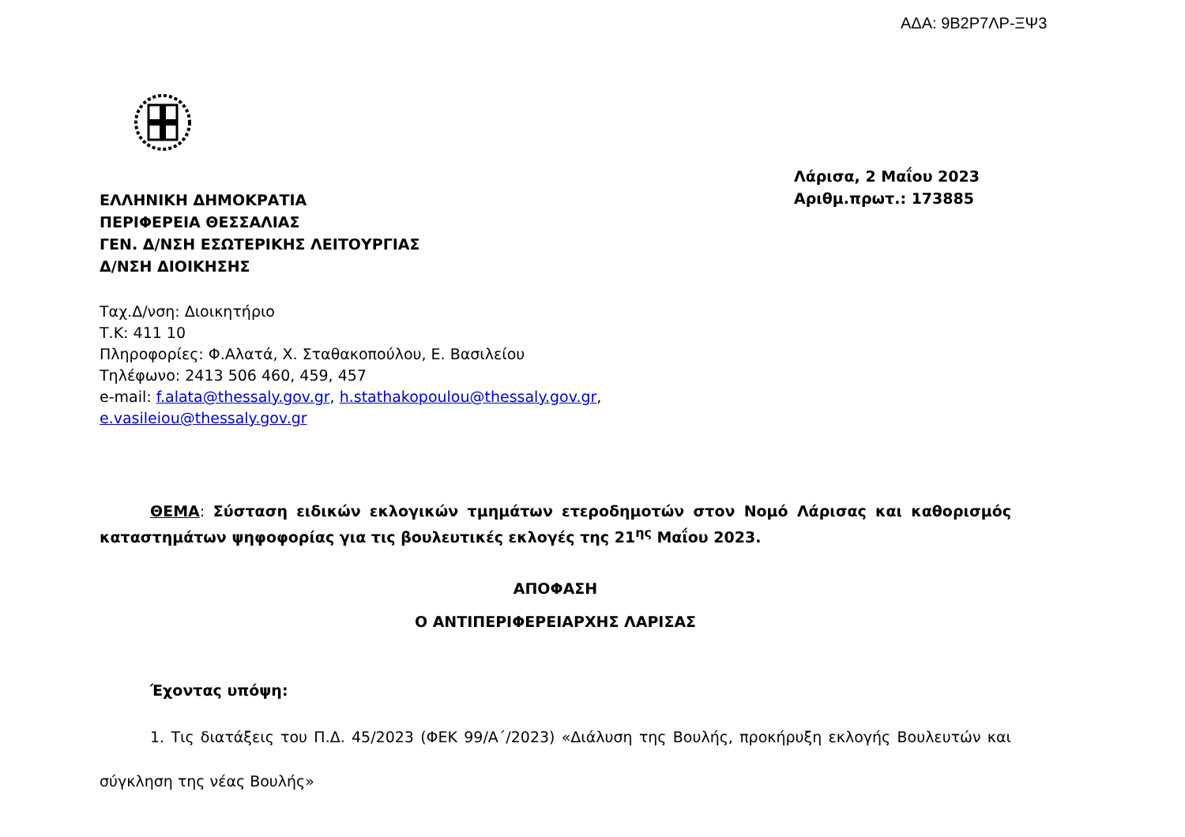ΑΔΑ: 9Β2Ρ7ΛΡ-ΞΨ3
ΕΛΛΗΝΙΚΗ ΔΗΜΟΚΡΑΤΙΑ
ΠΕΡΙΦΕΡΕΙΑ ΘΕΣΣΑΛΙΑΣ
ΓΕΝ. Δ/ΝΣΗ ΕΣΩΤΕΡΙΚΗΣ ΛΕΙΤΟΥΡΓΙΑΣ
Δ/ΝΣΗ ΔΙΟΙΚΗΣΗΣ
Λάρισα, 2 Μαΐου 2023
Αριθμ.πρωτ.: 173885
Ταχ.Δ/νση: Διοικητήριο
Τ.Κ: 411 10
Πληροφορίες: Φ.Αλατά, Χ. Σταθακοπούλου, Ε. Βασιλείου
Τηλέφωνο: 2413 506 460, 459, 457
e-mail: f.alata@thessaly.gov.gr, h.stathakopoulou@thessaly.gov.gr,
e.vasileiou@thessaly.gov.gr
ΘΕΜΑ: Σύσταση ειδικών εκλογικών τμημάτων ετεροδημοτών στον Νομό Λάρισας και καθορισμός καταστημάτων ψηφοφορίας για τις βουλευτικές εκλογές της 21<sup>ης</sup> Μαΐου 2023.
ΑΠΟΦΑΣΗ
Ο ΑΝΤΙΠΕΡΙΦΕΡΕΙΑΡΧΗΣ ΛΑΡΙΣΑΣ
Έχοντας υπόψη:
1. Τις διατάξεις του Π.Δ. 45/2023 (ΦΕΚ 99/Α΄/2023) «Διάλυση της Βουλής, προκήρυξη εκλογής Βουλευτών και σύγκληση της νέας Βουλής»